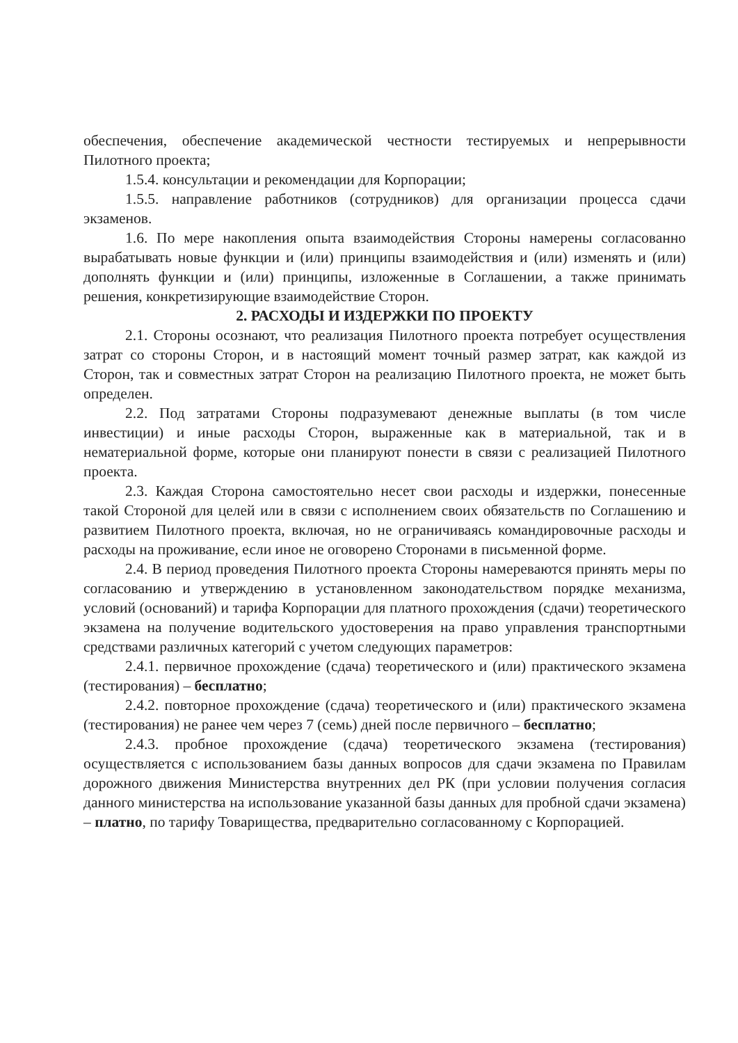обеспечения, обеспечение академической честности тестируемых и непрерывности Пилотного проекта;
1.5.4. консультации и рекомендации для Корпорации;
1.5.5. направление работников (сотрудников) для организации процесса сдачи экзаменов.
1.6. По мере накопления опыта взаимодействия Стороны намерены согласованно вырабатывать новые функции и (или) принципы взаимодействия и (или) изменять и (или) дополнять функции и (или) принципы, изложенные в Соглашении, а также принимать решения, конкретизирующие взаимодействие Сторон.
2. РАСХОДЫ И ИЗДЕРЖКИ ПО ПРОЕКТУ
2.1. Стороны осознают, что реализация Пилотного проекта потребует осуществления затрат со стороны Сторон, и в настоящий момент точный размер затрат, как каждой из Сторон, так и совместных затрат Сторон на реализацию Пилотного проекта, не может быть определен.
2.2. Под затратами Стороны подразумевают денежные выплаты (в том числе инвестиции) и иные расходы Сторон, выраженные как в материальной, так и в нематериальной форме, которые они планируют понести в связи с реализацией Пилотного проекта.
2.3. Каждая Сторона самостоятельно несет свои расходы и издержки, понесенные такой Стороной для целей или в связи с исполнением своих обязательств по Соглашению и развитием Пилотного проекта, включая, но не ограничиваясь командировочные расходы и расходы на проживание, если иное не оговорено Сторонами в письменной форме.
2.4. В период проведения Пилотного проекта Стороны намереваются принять меры по согласованию и утверждению в установленном законодательством порядке механизма, условий (оснований) и тарифа Корпорации для платного прохождения (сдачи) теоретического экзамена на получение водительского удостоверения на право управления транспортными средствами различных категорий с учетом следующих параметров:
2.4.1. первичное прохождение (сдача) теоретического и (или) практического экзамена (тестирования) – бесплатно;
2.4.2. повторное прохождение (сдача) теоретического и (или) практического экзамена (тестирования) не ранее чем через 7 (семь) дней после первичного – бесплатно;
2.4.3. пробное прохождение (сдача) теоретического экзамена (тестирования) осуществляется с использованием базы данных вопросов для сдачи экзамена по Правилам дорожного движения Министерства внутренних дел РК (при условии получения согласия данного министерства на использование указанной базы данных для пробной сдачи экзамена) – платно, по тарифу Товарищества, предварительно согласованному с Корпорацией.